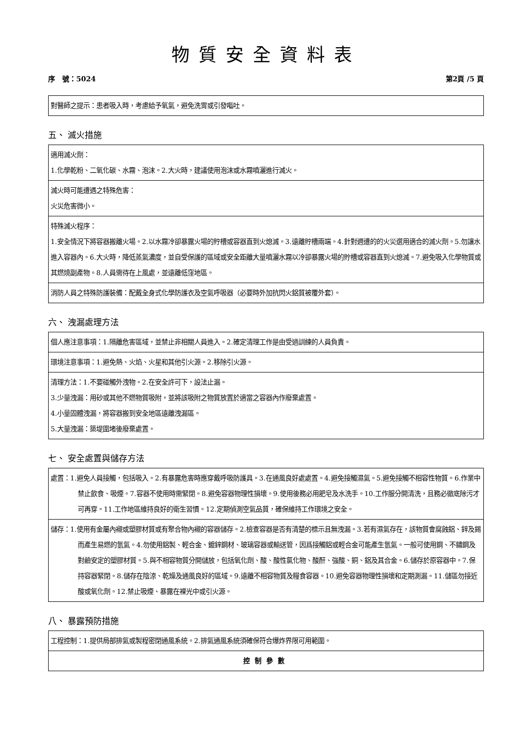物質安全資料表
序　號：5024 第2頁 /5 頁
| 對醫師之提示：患者吸入時，考慮給予氧氣，避免洗胃或引發嘔吐。 |
五、 滅火措施
| 適用滅火劑： 1.化學乾粉、二氧化碳、水霧、泡沫。2.大火時，建議使用泡沫或水霧噴灑進行滅火。 |
| 滅火時可能遭遇之特殊危害： 火災危害微小。 |
| 特殊滅火程序： 1.安全情況下將容器搬離火場。2.以水霧冷卻暴露火場的貯槽或容器直到火熄滅。3.遠離貯槽兩端。4.針對週遭的的火災選用適合的滅火劑。5.勿讓水進入容器內。6.大火時，降低蒸氣濃度，並自受保護的區域或安全距離大量噴灑水霧以冷卻暴露火場的貯槽或容器直到火熄滅。7.避免吸入化學物質或其燃燒副產物。8.人員需待在上風處，並遠離低窪地區。 |
| 消防人員之特殊防護裝備：配戴全身式化學防護衣及空氣呼吸器（必要時外加抗閃火鋁質被覆外套）。 |
六、 洩漏處理方法
| 個人應注意事項：1.隔離危害區域，並禁止非相關人員進入。2.確定清理工作是由受過訓練的人員負責。 |
| 環境注意事項：1.避免熱、火焰、火星和其他引火源。2.移除引火源。 |
| 清理方法：1.不要碰觸外洩物。2.在安全許可下，設法止漏。 3.少量洩漏：用砂或其他不燃物質吸附，並將該吸附之物質放置於適當之容器內作廢棄處置。 4.小量固體洩漏，將容器搬到安全地區遠離洩漏區。 5.大量洩漏：築堤圍堵後廢棄處置。 |
七、 安全處置與儲存方法
| 處置：1.避免人員接觸，包括吸入。2.有暴露危害時應穿戴呼吸防護具。3.在通風良好處處置。4.避免接觸濕氣。5.避免接觸不相容性物質。6.作業中禁止飲食、吸煙。7.容器不使用時需緊閉。8.避免容器物理性損壞。9.使用後務必用肥皂及水洗手。10.工作服分開清洗，且務必徹底除污才可再穿。11.工作地區維持良好的衛生習慣。12.定期偵測空氣品質，確保維持工作環境之安全。 |
| 儲存：1.使用有金屬內襯或塑膠材質或有聚合物內襯的容器儲存。2.檢查容器是否有清楚的標示且無洩漏。3.若有濕氣存在，該物質會腐蝕鋁、鋅及錫而產生易燃的氫氣。4.勿使用鋁製、輕合金、鍍鋅鋼材、玻璃容器或輸送管，因爲接觸鋁或輕合金可能產生氫氣。一般可使用鋼、不鏽鋼及對鹼安定的塑膠材質。5.與不相容物質分開儲放，包括氧化劑、酸、酸性氯化物、酸酐、強酸、銅、鋁及其合金。6.儲存於原容器中。7.保持容器緊閉。8.儲存在陰涼、乾燥及通風良好的區域。9.遠離不相容物質及糧食容器。10.避免容器物理性損壞和定期測漏。11.儲區勿接近酸或氧化劑。12.禁止吸煙、暴露在裸光中或引火源。 |
八、 暴露預防措施
| 工程控制：1.提供局部排氣或製程密閉通風系統。2.排氣通風系統須確保符合爆炸界限可用範圍。 |
| 控制參數 |